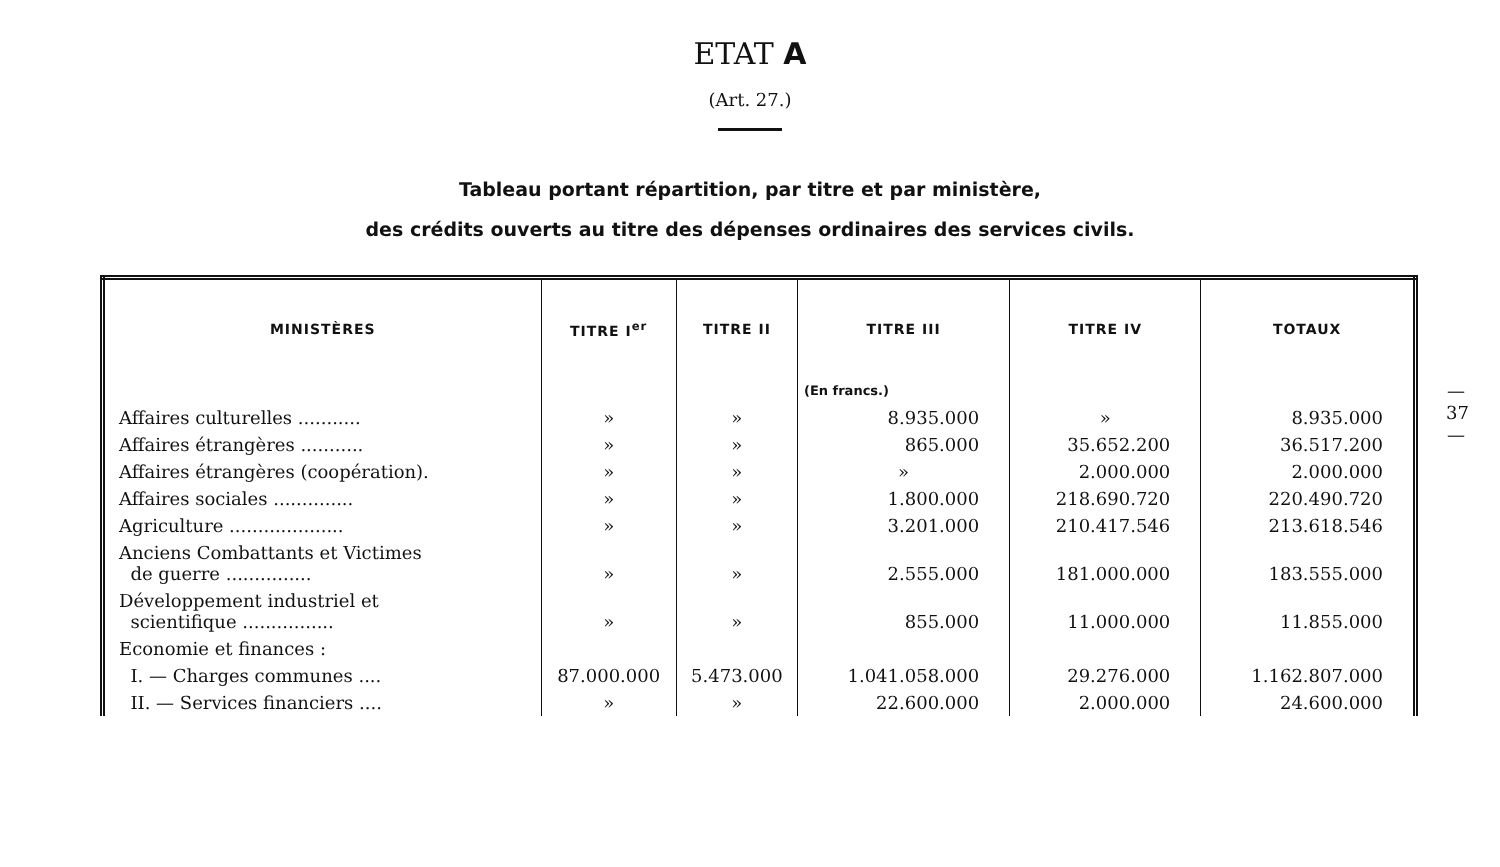ETAT A
(Art. 27.)
Tableau portant répartition, par titre et par ministère,
des crédits ouverts au titre des dépenses ordinaires des services civils.
| MINISTÈRES | TITRE I<sup>er</sup> | TITRE II | TITRE III | TITRE IV | TOTAUX |
| --- | --- | --- | --- | --- | --- |
| | | | (En francs.) | | |
| Affaires culturelles ........... | » | » | 8.935.000 | » | 8.935.000 |
| Affaires étrangères ........... | » | » | 865.000 | 35.652.200 | 36.517.200 |
| Affaires étrangères (coopération). | » | » | » | 2.000.000 | 2.000.000 |
| Affaires sociales .............. | » | » | 1.800.000 | 218.690.720 | 220.490.720 |
| Agriculture .................... | » | » | 3.201.000 | 210.417.546 | 213.618.546 |
| Anciens Combattants et Victimes de guerre ............... | » | » | 2.555.000 | 181.000.000 | 183.555.000 |
| Développement industriel et scientifique ................ | » | » | 855.000 | 11.000.000 | 11.855.000 |
| Economie et finances : | | | | | |
| I. — Charges communes .... | 87.000.000 | 5.473.000 | 1.041.058.000 | 29.276.000 | 1.162.807.000 |
| II. — Services financiers .... | » | » | 22.600.000 | 2.000.000 | 24.600.000 |
—
37
—